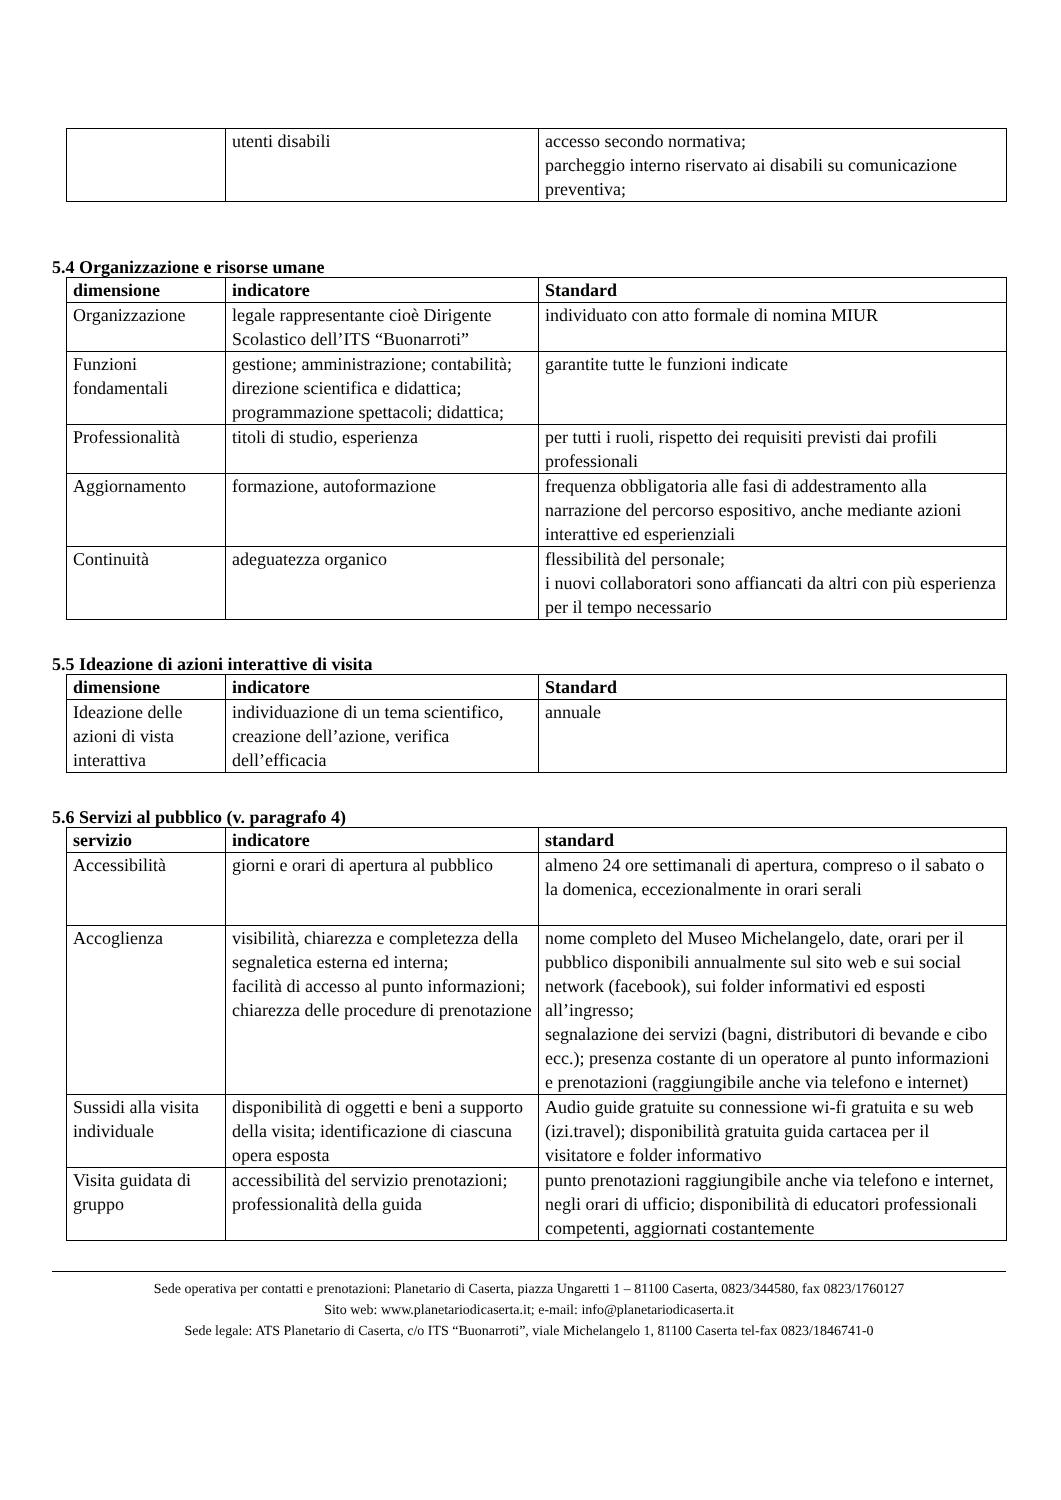| | utenti disabili | accesso secondo normativa; parcheggio interno riservato ai disabili su comunicazione preventiva; |
5.4 Organizzazione e risorse umane
| dimensione | indicatore | Standard |
| --- | --- | --- |
| Organizzazione | legale rappresentante cioè Dirigente Scolastico dell’ITS “Buonarroti” | individuato con atto formale di nomina MIUR |
| Funzioni fondamentali | gestione; amministrazione; contabilità; direzione scientifica e didattica; programmazione spettacoli; didattica; | garantite tutte le funzioni indicate |
| Professionalità | titoli di studio, esperienza | per tutti i ruoli, rispetto dei requisiti previsti dai profili professionali |
| Aggiornamento | formazione, autoformazione | frequenza obbligatoria alle fasi di addestramento alla narrazione del percorso espositivo, anche mediante azioni interattive ed esperienziali |
| Continuità | adeguatezza organico | flessibilità del personale; i nuovi collaboratori sono affiancati da altri con più esperienza per il tempo necessario |
5.5 Ideazione di azioni interattive di visita
| dimensione | indicatore | Standard |
| --- | --- | --- |
| Ideazione delle azioni di vista interattiva | individuazione di un tema scientifico, creazione dell’azione, verifica dell’efficacia | annuale |
5.6 Servizi al pubblico (v. paragrafo 4)
| servizio | indicatore | standard |
| --- | --- | --- |
| Accessibilità | giorni e orari di apertura al pubblico | almeno 24 ore settimanali di apertura, compreso o il sabato o la domenica, eccezionalmente in orari serali |
| Accoglienza | visibilità, chiarezza e completezza della segnaletica esterna ed interna; facilità di accesso al punto informazioni; chiarezza delle procedure di prenotazione | nome completo del Museo Michelangelo, date, orari per il pubblico disponibili annualmente sul sito web e sui social network (facebook), sui folder informativi ed esposti all’ingresso; segnalazione dei servizi (bagni, distributori di bevande e cibo ecc.); presenza costante di un operatore al punto informazioni e prenotazioni (raggiungibile anche via telefono e internet) |
| Sussidi alla visita individuale | disponibilità di oggetti e beni a supporto della visita; identificazione di ciascuna opera esposta | Audio guide gratuite su connessione wi-fi gratuita e su web (izi.travel); disponibilità gratuita guida cartacea per il visitatore e folder informativo |
| Visita guidata di gruppo | accessibilità del servizio prenotazioni; professionalità della guida | punto prenotazioni raggiungibile anche via telefono e internet, negli orari di ufficio; disponibilità di educatori professionali competenti, aggiornati costantemente |
Sede operativa per contatti e prenotazioni: Planetario di Caserta, piazza Ungaretti 1 – 81100 Caserta, 0823/344580, fax 0823/1760127
Sito web: www.planetariodicaserta.it; e-mail: info@planetariodicaserta.it
Sede legale: ATS Planetario di Caserta, c/o ITS “Buonarroti”, viale Michelangelo 1, 81100 Caserta tel-fax 0823/1846741-0